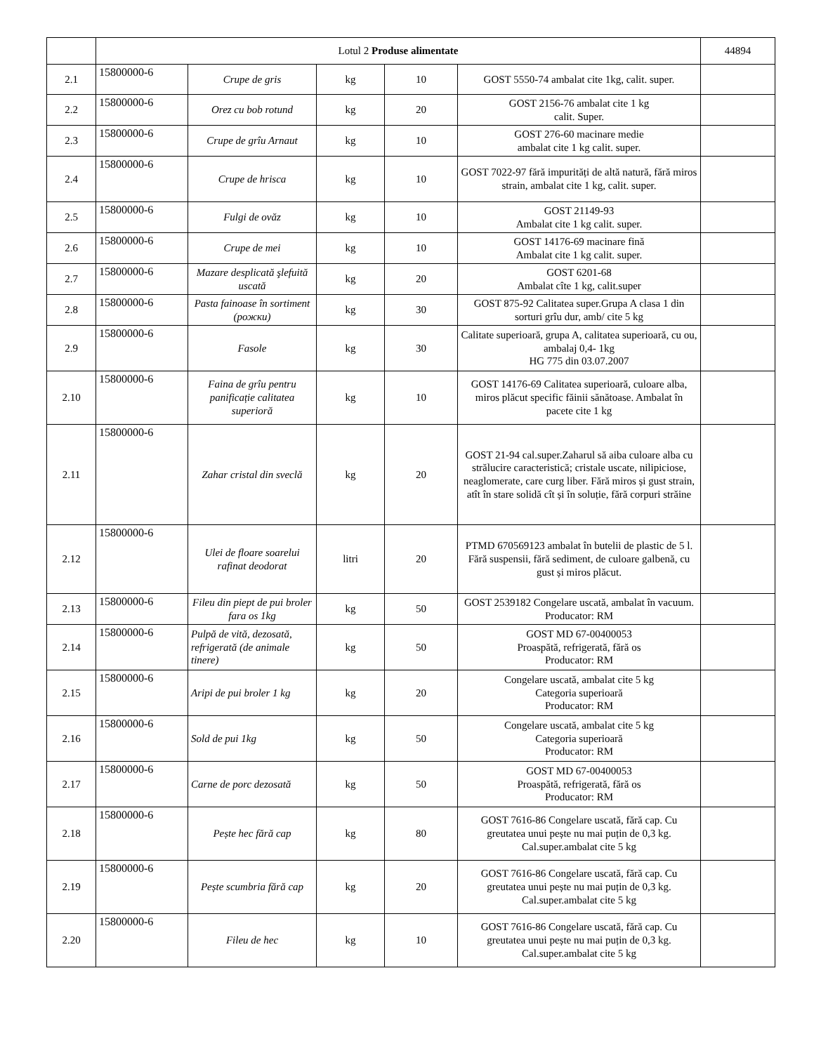| | Lotul 2 Produse alimentate | | | | | 44894 |
| 2.1 | 15800000-6 | Crupe de gris | kg | 10 | GOST 5550-74 ambalat cite 1kg, calit. super. | |
| 2.2 | 15800000-6 | Orez cu bob rotund | kg | 20 | GOST 2156-76 ambalat cite 1 kg calit. Super. | |
| 2.3 | 15800000-6 | Crupe de grîu Arnaut | kg | 10 | GOST 276-60 macinare medie ambalat cite 1 kg calit. super. | |
| 2.4 | 15800000-6 | Crupe de hrisca | kg | 10 | GOST 7022-97 fără impurități de altă natură, fără miros strain, ambalat cite 1 kg, calit. super. | |
| 2.5 | 15800000-6 | Fulgi de ovăz | kg | 10 | GOST 21149-93 Ambalat cite 1 kg calit. super. | |
| 2.6 | 15800000-6 | Crupe de mei | kg | 10 | GOST 14176-69 macinare fină Ambalat cite 1 kg calit. super. | |
| 2.7 | 15800000-6 | Mazare desplicată şlefuită uscată | kg | 20 | GOST 6201-68 Ambalat cîte 1 kg, calit.super | |
| 2.8 | 15800000-6 | Pasta fainoase în sortiment (рожки) | kg | 30 | GOST 875-92 Calitatea super.Grupa A clasa 1 din sorturi grîu dur, amb/ cite 5 kg | |
| 2.9 | 15800000-6 | Fasole | kg | 30 | Calitate superioară, grupa A, calitatea superioară, cu ou, ambalaj 0,4- 1kg HG 775 din 03.07.2007 | |
| 2.10 | 15800000-6 | Faina de grîu pentru panificație calitatea superioră | kg | 10 | GOST 14176-69 Calitatea superioară, culoare alba, miros plăcut specific făinii sănătoase. Ambalat în pacete cite 1 kg | |
| 2.11 | 15800000-6 | Zahar cristal din sveclă | kg | 20 | GOST 21-94 cal.super.Zaharul să aiba culoare alba cu strălucire caracteristică; cristale uscate, nilipiciose, neaglomerate, care curg liber. Fără miros și gust strain, atît în stare solidă cît și în soluție, fără corpuri străine | |
| 2.12 | 15800000-6 | Ulei de floare soarelui rafinat deodorat | litri | 20 | PTMD 670569123 ambalat în butelii de plastic de 5 l. Fără suspensii, fără sediment, de culoare galbenă, cu gust și miros plăcut. | |
| 2.13 | 15800000-6 | Fileu din piept de pui broler fara os 1kg | kg | 50 | GOST 2539182 Congelare uscată, ambalat în vacuum. Producator: RM | |
| 2.14 | 15800000-6 | Pulpă de vită, dezosată, refrigerată (de animale tinere) | kg | 50 | GOST MD 67-00400053 Proaspătă, refrigerată, fără os Producator: RM | |
| 2.15 | 15800000-6 | Aripi de pui broler 1 kg | kg | 20 | Congelare uscată, ambalat cite 5 kg Categoria superioară Producator: RM | |
| 2.16 | 15800000-6 | Sold de pui 1kg | kg | 50 | Congelare uscată, ambalat cite 5 kg Categoria superioară Producator: RM | |
| 2.17 | 15800000-6 | Carne de porc dezosată | kg | 50 | GOST MD 67-00400053 Proaspătă, refrigerată, fără os Producator: RM | |
| 2.18 | 15800000-6 | Pește hec fără cap | kg | 80 | GOST 7616-86 Congelare uscată, fără cap. Cu greutatea unui pește nu mai puțin de 0,3 kg. Cal.super.ambalat cite 5 kg | |
| 2.19 | 15800000-6 | Pește scumbria fără cap | kg | 20 | GOST 7616-86 Congelare uscată, fără cap. Cu greutatea unui pește nu mai puțin de 0,3 kg. Cal.super.ambalat cite 5 kg | |
| 2.20 | 15800000-6 | Fileu de hec | kg | 10 | GOST 7616-86 Congelare uscată, fără cap. Cu greutatea unui pește nu mai puțin de 0,3 kg. Cal.super.ambalat cite 5 kg | |